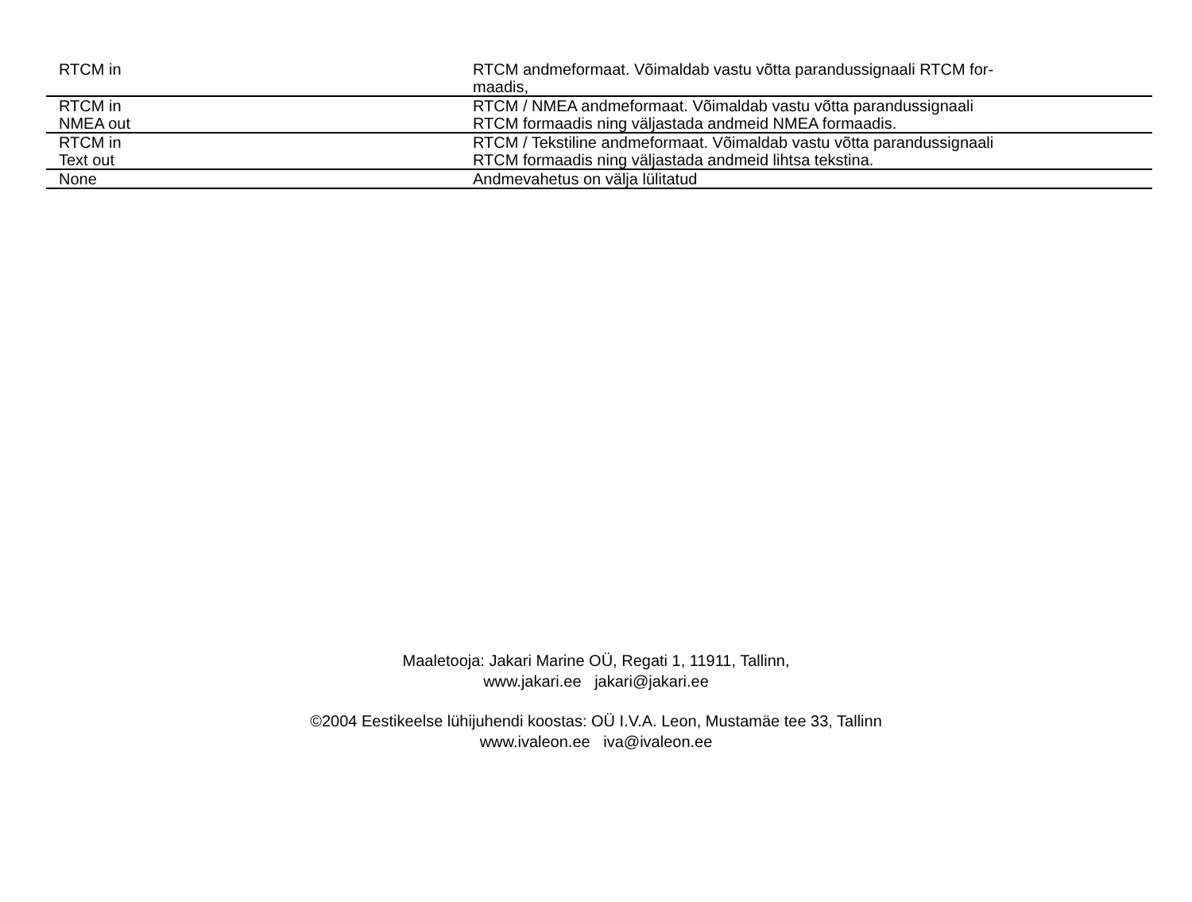| RTCM in | RTCM andmeformaat. Võimaldab vastu võtta parandussignaali RTCM for- maadis, |
| RTCM in NMEA out | RTCM / NMEA andmeformaat. Võimaldab vastu võtta parandussignaali RTCM formaadis ning väljastada andmeid NMEA formaadis. |
| RTCM in Text out | RTCM / Tekstiline andmeformaat. Võimaldab vastu võtta parandussignaali RTCM formaadis ning väljastada andmeid lihtsa tekstina. |
| None | Andmevahetus on välja lülitatud |
Maaletooja: Jakari Marine OÜ, Regati 1, 11911, Tallinn,
www.jakari.ee jakari@jakari.ee
©2004 Eestikeelse lühijuhendi koostas: OÜ I.V.A. Leon, Mustamäe tee 33, Tallinn
www.ivaleon.ee iva@ivaleon.ee